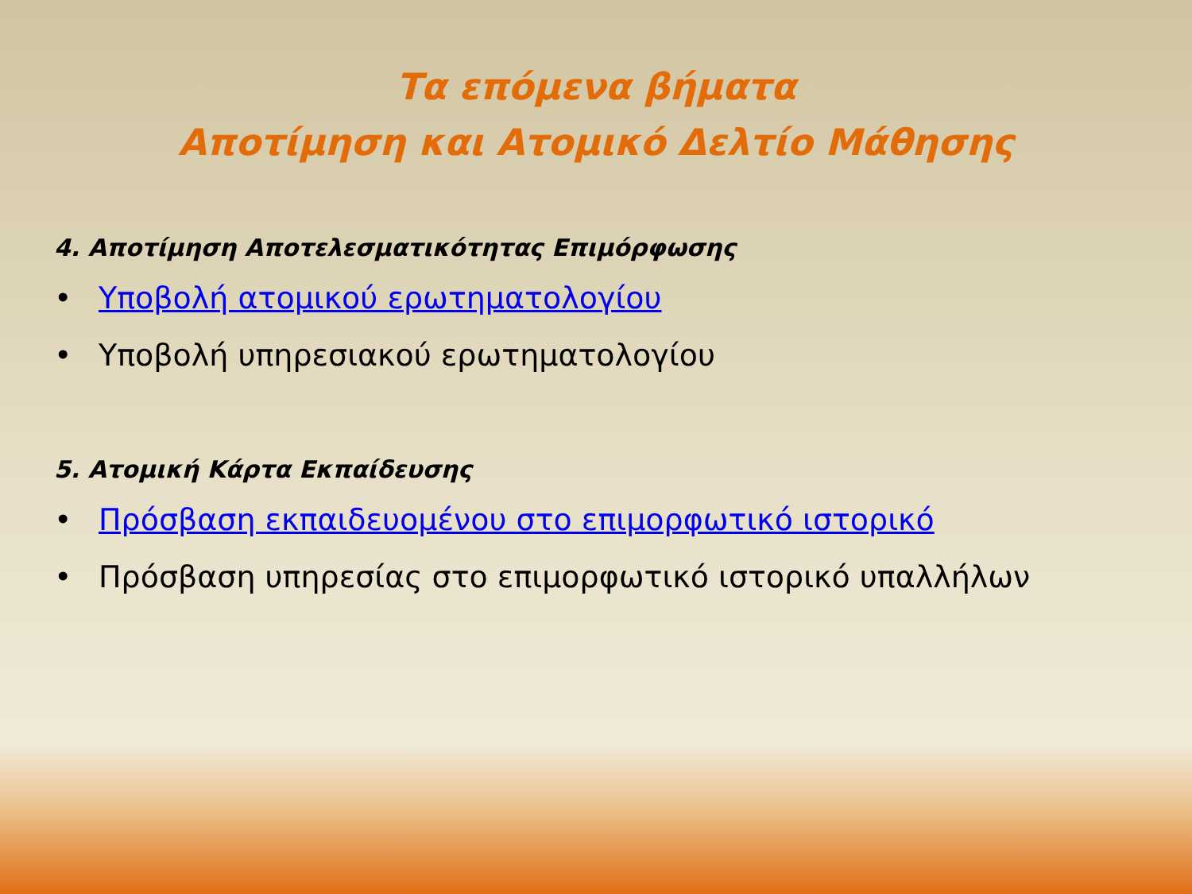Τα επόμενα βήματα
Αποτίμηση και Ατομικό Δελτίο Μάθησης
4. Αποτίμηση Αποτελεσματικότητας Επιμόρφωσης
• Υποβολή ατομικού ερωτηματολογίου
• Υποβολή υπηρεσιακού ερωτηματολογίου
5. Ατομική Κάρτα Εκπαίδευσης
• Πρόσβαση εκπαιδευομένου στο επιμορφωτικό ιστορικό
• Πρόσβαση υπηρεσίας στο επιμορφωτικό ιστορικό υπαλλήλων